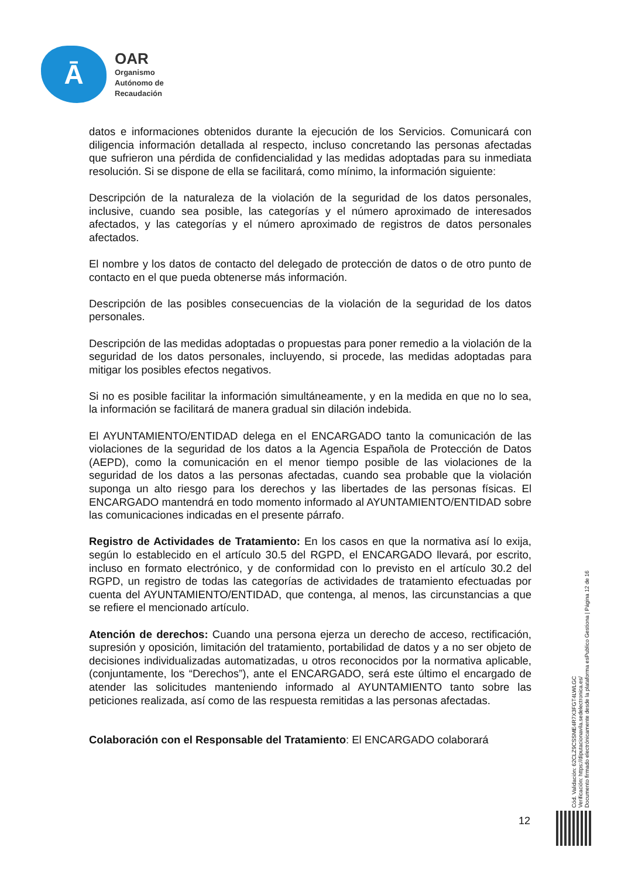Ā
OAR
Organismo
Autónomo de
Recaudación
datos e informaciones obtenidos durante la ejecución de los Servicios. Comunicará con diligencia información detallada al respecto, incluso concretando las personas afectadas que sufrieron una pérdida de confidencialidad y las medidas adoptadas para su inmediata resolución. Si se dispone de ella se facilitará, como mínimo, la información siguiente:
Descripción de la naturaleza de la violación de la seguridad de los datos personales, inclusive, cuando sea posible, las categorías y el número aproximado de interesados afectados, y las categorías y el número aproximado de registros de datos personales afectados.
El nombre y los datos de contacto del delegado de protección de datos o de otro punto de contacto en el que pueda obtenerse más información.
Descripción de las posibles consecuencias de la violación de la seguridad de los datos personales.
Descripción de las medidas adoptadas o propuestas para poner remedio a la violación de la seguridad de los datos personales, incluyendo, si procede, las medidas adoptadas para mitigar los posibles efectos negativos.
Si no es posible facilitar la información simultáneamente, y en la medida en que no lo sea, la información se facilitará de manera gradual sin dilación indebida.
El AYUNTAMIENTO/ENTIDAD delega en el ENCARGADO tanto la comunicación de las violaciones de la seguridad de los datos a la Agencia Española de Protección de Datos (AEPD), como la comunicación en el menor tiempo posible de las violaciones de la seguridad de los datos a las personas afectadas, cuando sea probable que la violación suponga un alto riesgo para los derechos y las libertades de las personas físicas. El ENCARGADO mantendrá en todo momento informado al AYUNTAMIENTO/ENTIDAD sobre las comunicaciones indicadas en el presente párrafo.
Registro de Actividades de Tratamiento: En los casos en que la normativa así lo exija, según lo establecido en el artículo 30.5 del RGPD, el ENCARGADO llevará, por escrito, incluso en formato electrónico, y de conformidad con lo previsto en el artículo 30.2 del RGPD, un registro de todas las categorías de actividades de tratamiento efectuadas por cuenta del AYUNTAMIENTO/ENTIDAD, que contenga, al menos, las circunstancias a que se refiere el mencionado artículo.
Atención de derechos: Cuando una persona ejerza un derecho de acceso, rectificación, supresión y oposición, limitación del tratamiento, portabilidad de datos y a no ser objeto de decisiones individualizadas automatizadas, u otros reconocidos por la normativa aplicable, (conjuntamente, los “Derechos”), ante el ENCARGADO, será este último el encargado de atender las solicitudes manteniendo informado al AYUNTAMIENTO tanto sobre las peticiones realizada, así como de las respuesta remitidas a las personas afectadas.
Colaboración con el Responsable del Tratamiento: El ENCARGADO colaborará
Cód. Validación: 62CLZ9CSSME4R7X3FGT4LWLGC
Verificación: https://diputacionavila.sedelectronica.es/
Documento firmado electrónicamente desde la plataforma esPublico Gestiona | Página 12 de 16
12